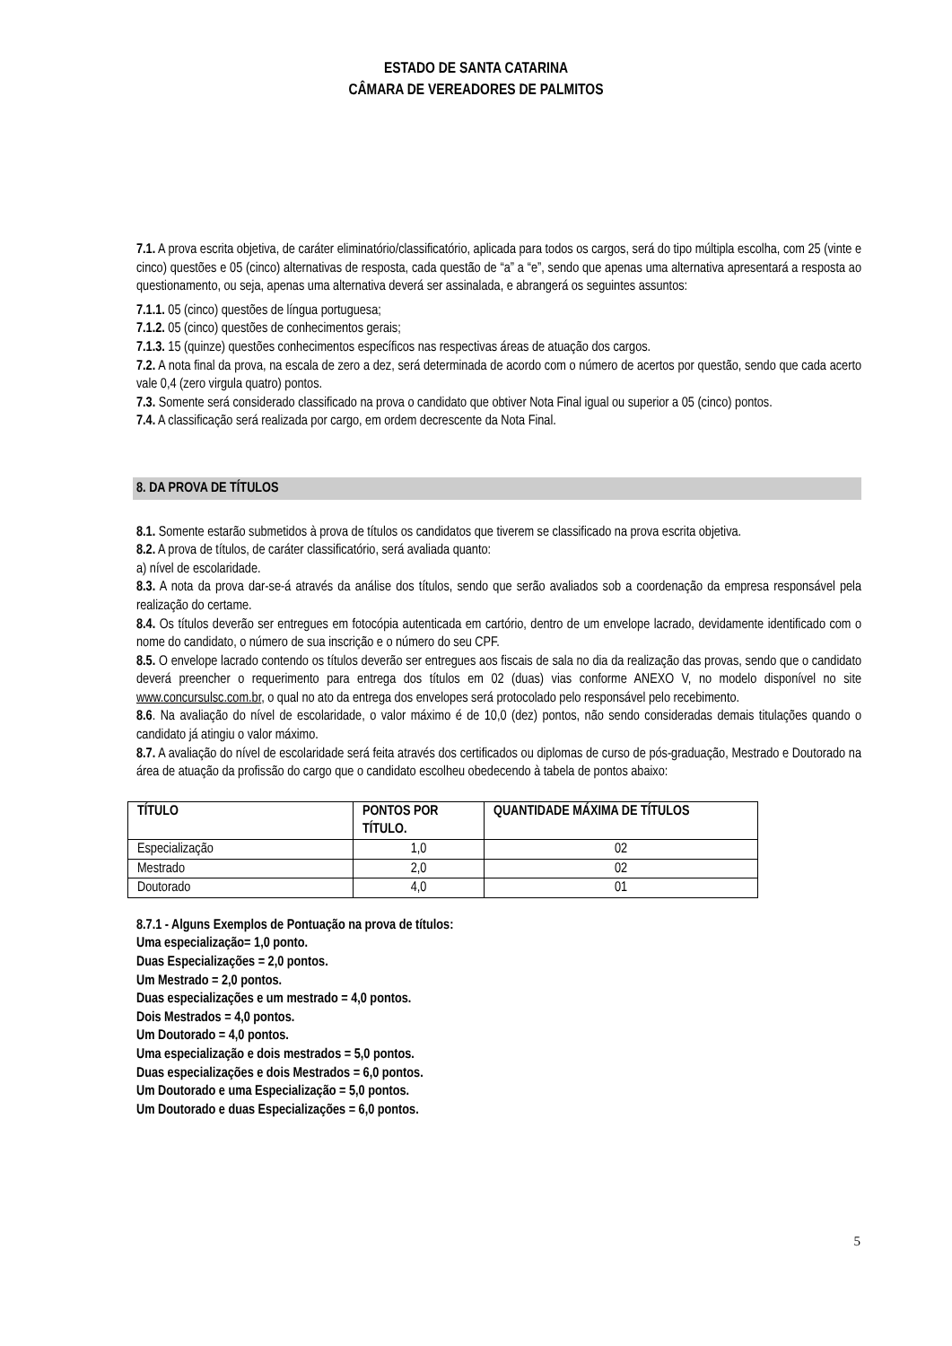ESTADO DE SANTA CATARINA
CÂMARA DE VEREADORES DE PALMITOS
7.1. A prova escrita objetiva, de caráter eliminatório/classificatório, aplicada para todos os cargos, será do tipo múltipla escolha, com 25 (vinte e cinco) questões e 05 (cinco) alternativas de resposta, cada questão de “a” a “e”, sendo que apenas uma alternativa apresentará a resposta ao questionamento, ou seja, apenas uma alternativa deverá ser assinalada, e abrangerá os seguintes assuntos:
7.1.1. 05 (cinco) questões de língua portuguesa;
7.1.2. 05 (cinco) questões de conhecimentos gerais;
7.1.3. 15 (quinze) questões conhecimentos específicos nas respectivas áreas de atuação dos cargos.
7.2. A nota final da prova, na escala de zero a dez, será determinada de acordo com o número de acertos por questão, sendo que cada acerto vale 0,4 (zero virgula quatro) pontos.
7.3. Somente será considerado classificado na prova o candidato que obtiver Nota Final igual ou superior a 05 (cinco) pontos.
7.4. A classificação será realizada por cargo, em ordem decrescente da Nota Final.
8. DA PROVA DE TÍTULOS
8.1. Somente estarão submetidos à prova de títulos os candidatos que tiverem se classificado na prova escrita objetiva.
8.2. A prova de títulos, de caráter classificatório, será avaliada quanto:
a) nível de escolaridade.
8.3. A nota da prova dar-se-á através da análise dos títulos, sendo que serão avaliados sob a coordenação da empresa responsável pela realização do certame.
8.4. Os títulos deverão ser entregues em fotocópia autenticada em cartório, dentro de um envelope lacrado, devidamente identificado com o nome do candidato, o número de sua inscrição e o número do seu CPF.
8.5. O envelope lacrado contendo os títulos deverão ser entregues aos fiscais de sala no dia da realização das provas, sendo que o candidato deverá preencher o requerimento para entrega dos títulos em 02 (duas) vias conforme ANEXO V, no modelo disponível no site www.concursulsc.com.br, o qual no ato da entrega dos envelopes será protocolado pelo responsável pelo recebimento.
8.6. Na avaliação do nível de escolaridade, o valor máximo é de 10,0 (dez) pontos, não sendo consideradas demais titulações quando o candidato já atingiu o valor máximo.
8.7. A avaliação do nível de escolaridade será feita através dos certificados ou diplomas de curso de pós-graduação, Mestrado e Doutorado na área de atuação da profissão do cargo que o candidato escolheu obedecendo à tabela de pontos abaixo:
| TÍTULO | PONTOS POR TÍTULO. | QUANTIDADE MÁXIMA DE TÍTULOS |
| --- | --- | --- |
| Especialização | 1,0 | 02 |
| Mestrado | 2,0 | 02 |
| Doutorado | 4,0 | 01 |
8.7.1 - Alguns Exemplos de Pontuação na prova de títulos:
Uma especialização= 1,0 ponto.
Duas Especializações = 2,0 pontos.
Um Mestrado = 2,0 pontos.
Duas especializações e um mestrado = 4,0 pontos.
Dois Mestrados = 4,0 pontos.
Um Doutorado = 4,0 pontos.
Uma especialização e dois mestrados = 5,0 pontos.
Duas especializações e dois Mestrados = 6,0 pontos.
Um Doutorado e uma Especialização = 5,0 pontos.
Um Doutorado e duas Especializações = 6,0 pontos.
5